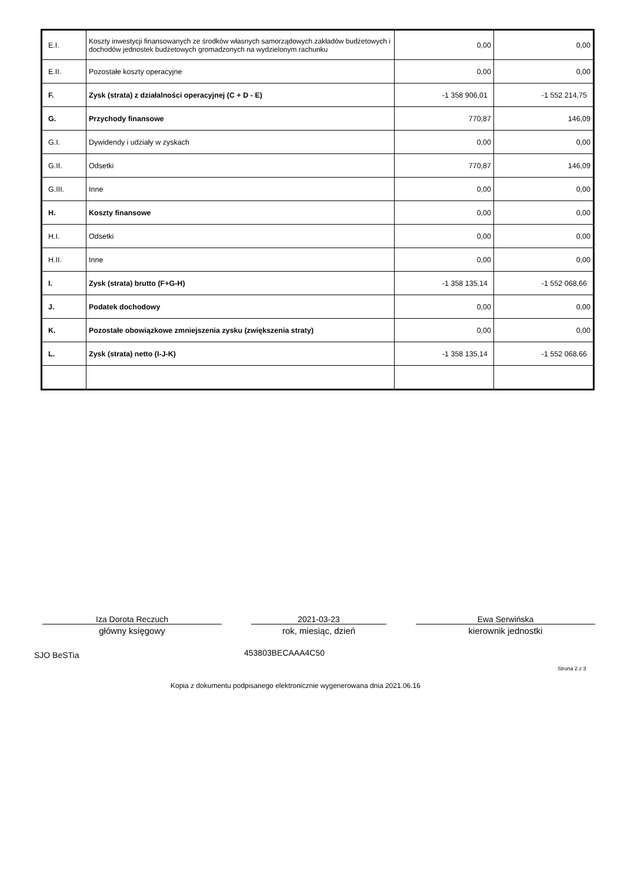| E.I. | Koszty inwestycji finansowanych ze środków własnych samorządowych zakładów budżetowych i dochodów jednostek budżetowych gromadzonych na wydzielonym rachunku | 0,00 | 0,00 |
| E.II. | Pozostałe koszty operacyjne | 0,00 | 0,00 |
| F. | Zysk (strata) z działalności operacyjnej (C + D - E) | -1 358 906,01 | -1 552 214,75 |
| G. | Przychody finansowe | 770,87 | 146,09 |
| G.I. | Dywidendy i udziały w zyskach | 0,00 | 0,00 |
| G.II. | Odsetki | 770,87 | 146,09 |
| G.III. | Inne | 0,00 | 0,00 |
| H. | Koszty finansowe | 0,00 | 0,00 |
| H.I. | Odsetki | 0,00 | 0,00 |
| H.II. | Inne | 0,00 | 0,00 |
| I. | Zysk (strata) brutto (F+G-H) | -1 358 135,14 | -1 552 068,66 |
| J. | Podatek dochodowy | 0,00 | 0,00 |
| K. | Pozostałe obowiązkowe zmniejszenia zysku (zwiększenia straty) | 0,00 | 0,00 |
| L. | Zysk (strata) netto (I-J-K) | -1 358 135,14 | -1 552 068,66 |
Iza Dorota Reczuch
główny księgowy
2021-03-23
rok, miesiąc, dzień
Ewa Serwińska
kierownik jednostki
SJO BeSTia 453803BECAAA4C50
Strona 2 z 3
Kopia z dokumentu podpisanego elektronicznie wygenerowana dnia 2021.06.16